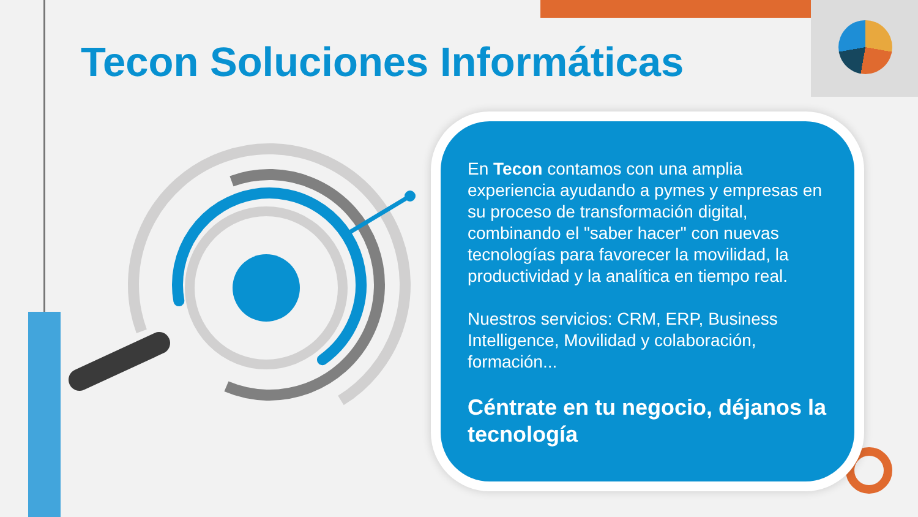Tecon Soluciones Informáticas
En Tecon contamos con una amplia experiencia ayudando a pymes y empresas en su proceso de transformación digital, combinando el "saber hacer" con nuevas tecnologías para favorecer la movilidad, la productividad y la analítica en tiempo real.
Nuestros servicios: CRM, ERP, Business Intelligence, Movilidad y colaboración, formación...
Céntrate en tu negocio, déjanos la tecnología